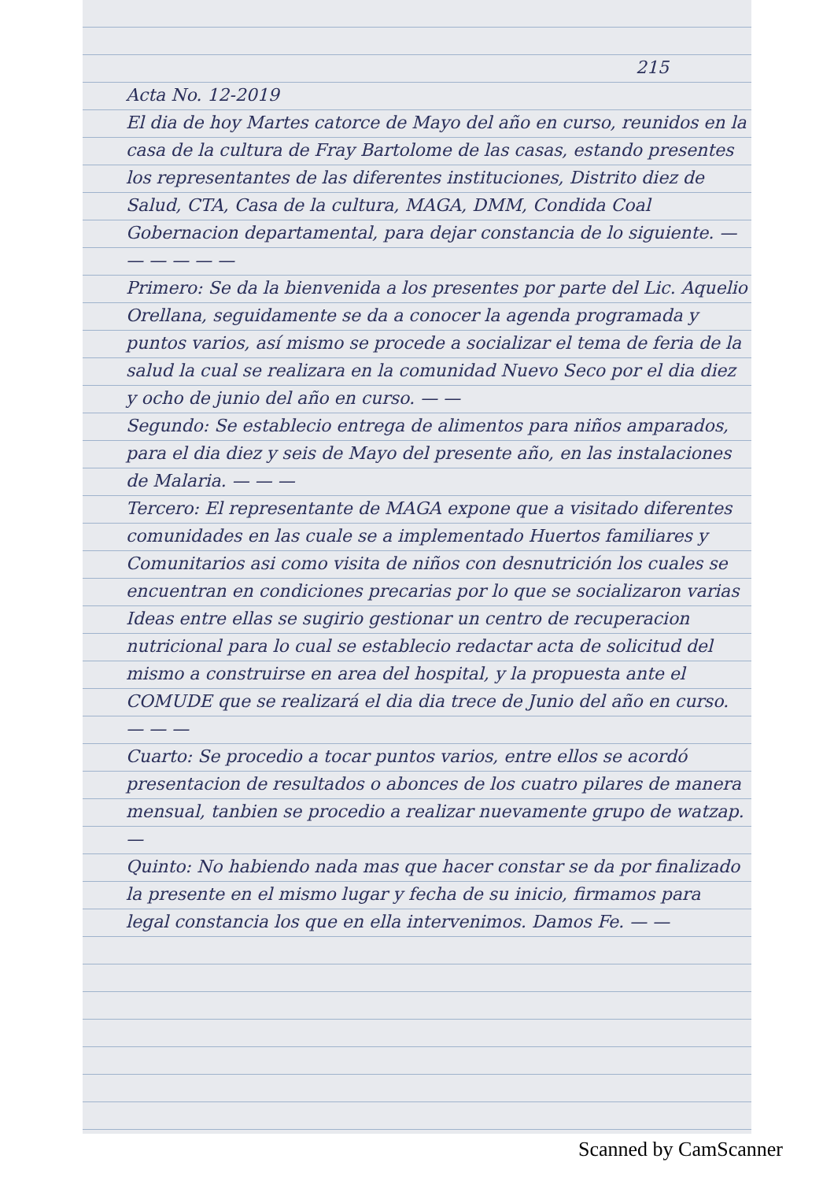215
Acta No. 12-2019
El dia de hoy Martes catorce de Mayo del año en curso, reunidos en la casa de la cultura de Fray Bartolome de las casas, estando presentes los representantes de las diferentes instituciones, Distrito diez de Salud, CTA, Casa de la cultura, MAGA, DMM, Condida Coal Gobernacion departamental, para dejar constancia de lo siguiente. — — — — — —
Primero: Se da la bienvenida a los presentes por parte del Lic. Aquelio Orellana, seguidamente se da a conocer la agenda programada y puntos varios, así mismo se procede a socializar el tema de feria de la salud la cual se realizara en la comunidad Nuevo Seco por el dia diez y ocho de junio del año en curso. — —
Segundo: Se establecio entrega de alimentos para niños amparados, para el dia diez y seis de Mayo del presente año, en las instalaciones de Malaria. — — —
Tercero: El representante de MAGA expone que a visitado diferentes comunidades en las cuale se a implementado Huertos familiares y Comunitarios asi como visita de niños con desnutrición los cuales se encuentran en condiciones precarias por lo que se socializaron varias Ideas entre ellas se sugirio gestionar un centro de recuperacion nutricional para lo cual se establecio redactar acta de solicitud del mismo a construirse en area del hospital, y la propuesta ante el COMUDE que se realizará el dia dia trece de Junio del año en curso. — — —
Cuarto: Se procedio a tocar puntos varios, entre ellos se acordó presentacion de resultados o abonces de los cuatro pilares de manera mensual, tanbien se procedio a realizar nuevamente grupo de watzap. —
Quinto: No habiendo nada mas que hacer constar se da por finalizado la presente en el mismo lugar y fecha de su inicio, firmamos para legal constancia los que en ella intervenimos. Damos Fe. — —
Scanned by CamScanner